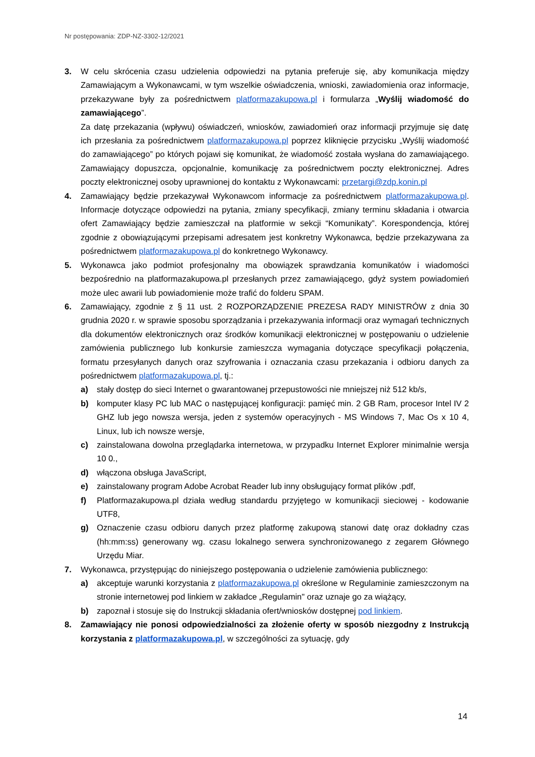Nr postępowania: ZDP-NZ-3302-12/2021
3. W celu skrócenia czasu udzielenia odpowiedzi na pytania preferuje się, aby komunikacja między Zamawiającym a Wykonawcami, w tym wszelkie oświadczenia, wnioski, zawiadomienia oraz informacje, przekazywane były za pośrednictwem platformazakupowa.pl i formularza „Wyślij wiadomość do zamawiającego”.
Za datę przekazania (wpływu) oświadczeń, wniosków, zawiadomień oraz informacji przyjmuje się datę ich przesłania za pośrednictwem platformazakupowa.pl poprzez kliknięcie przycisku „Wyślij wiadomość do zamawiającego” po których pojawi się komunikat, że wiadomość została wysłana do zamawiającego. Zamawiający dopuszcza, opcjonalnie, komunikację za pośrednictwem poczty elektronicznej. Adres poczty elektronicznej osoby uprawnionej do kontaktu z Wykonawcami: przetargi@zdp.konin.pl
4. Zamawiający będzie przekazywał Wykonawcom informacje za pośrednictwem platformazakupowa.pl. Informacje dotyczące odpowiedzi na pytania, zmiany specyfikacji, zmiany terminu składania i otwarcia ofert Zamawiający będzie zamieszczał na platformie w sekcji “Komunikaty”. Korespondencja, której zgodnie z obowiązującymi przepisami adresatem jest konkretny Wykonawca, będzie przekazywana za pośrednictwem platformazakupowa.pl do konkretnego Wykonawcy.
5. Wykonawca jako podmiot profesjonalny ma obowiązek sprawdzania komunikatów i wiadomości bezpośrednio na platformazakupowa.pl przesłanych przez zamawiającego, gdyż system powiadomień może ulec awarii lub powiadomienie może trafić do folderu SPAM.
6. Zamawiający, zgodnie z § 11 ust. 2 ROZPORZĄDZENIE PREZESA RADY MINISTRÓW z dnia 30 grudnia 2020 r. w sprawie sposobu sporządzania i przekazywania informacji oraz wymagań technicznych dla dokumentów elektronicznych oraz środków komunikacji elektronicznej w postępowaniu o udzielenie zamówienia publicznego lub konkursie zamieszcza wymagania dotyczące specyfikacji połączenia, formatu przesyłanych danych oraz szyfrowania i oznaczania czasu przekazania i odbioru danych za pośrednictwem platformazakupowa.pl, tj.:
a) stały dostęp do sieci Internet o gwarantowanej przepustowości nie mniejszej niż 512 kb/s,
b) komputer klasy PC lub MAC o następującej konfiguracji: pamięć min. 2 GB Ram, procesor Intel IV 2 GHZ lub jego nowsza wersja, jeden z systemów operacyjnych - MS Windows 7, Mac Os x 10 4, Linux, lub ich nowsze wersje,
c) zainstalowana dowolna przeglądarka internetowa, w przypadku Internet Explorer minimalnie wersja 10 0.,
d) włączona obsługa JavaScript,
e) zainstalowany program Adobe Acrobat Reader lub inny obsługujący format plików .pdf,
f) Platformazakupowa.pl działa według standardu przyjętego w komunikacji sieciowej - kodowanie UTF8,
g) Oznaczenie czasu odbioru danych przez platformę zakupową stanowi datę oraz dokładny czas (hh:mm:ss) generowany wg. czasu lokalnego serwera synchronizowanego z zegarem Głównego Urzędu Miar.
7. Wykonawca, przystępując do niniejszego postępowania o udzielenie zamówienia publicznego:
a) akceptuje warunki korzystania z platformazakupowa.pl określone w Regulaminie zamieszczonym na stronie internetowej pod linkiem w zakładce „Regulamin" oraz uznaje go za wiążący,
b) zapoznał i stosuje się do Instrukcji składania ofert/wniosków dostępnej pod linkiem.
8. Zamawiający nie ponosi odpowiedzialności za złożenie oferty w sposób niezgodny z Instrukcją korzystania z platformazakupowa.pl, w szczególności za sytuację, gdy
14